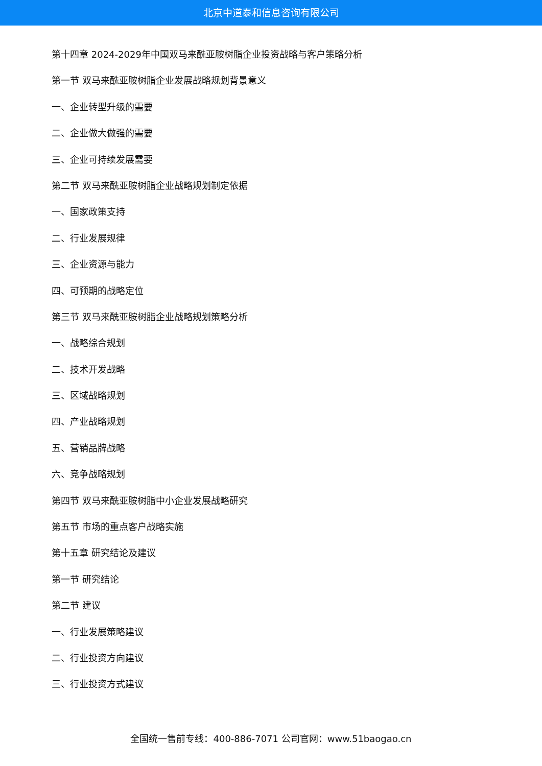北京中道泰和信息咨询有限公司
第十四章 2024-2029年中国双马来酰亚胺树脂企业投资战略与客户策略分析
第一节 双马来酰亚胺树脂企业发展战略规划背景意义
一、企业转型升级的需要
二、企业做大做强的需要
三、企业可持续发展需要
第二节 双马来酰亚胺树脂企业战略规划制定依据
一、国家政策支持
二、行业发展规律
三、企业资源与能力
四、可预期的战略定位
第三节 双马来酰亚胺树脂企业战略规划策略分析
一、战略综合规划
二、技术开发战略
三、区域战略规划
四、产业战略规划
五、营销品牌战略
六、竞争战略规划
第四节 双马来酰亚胺树脂中小企业发展战略研究
第五节 市场的重点客户战略实施
第十五章 研究结论及建议
第一节 研究结论
第二节 建议
一、行业发展策略建议
二、行业投资方向建议
三、行业投资方式建议
全国统一售前专线：400-886-7071 公司官网：www.51baogao.cn